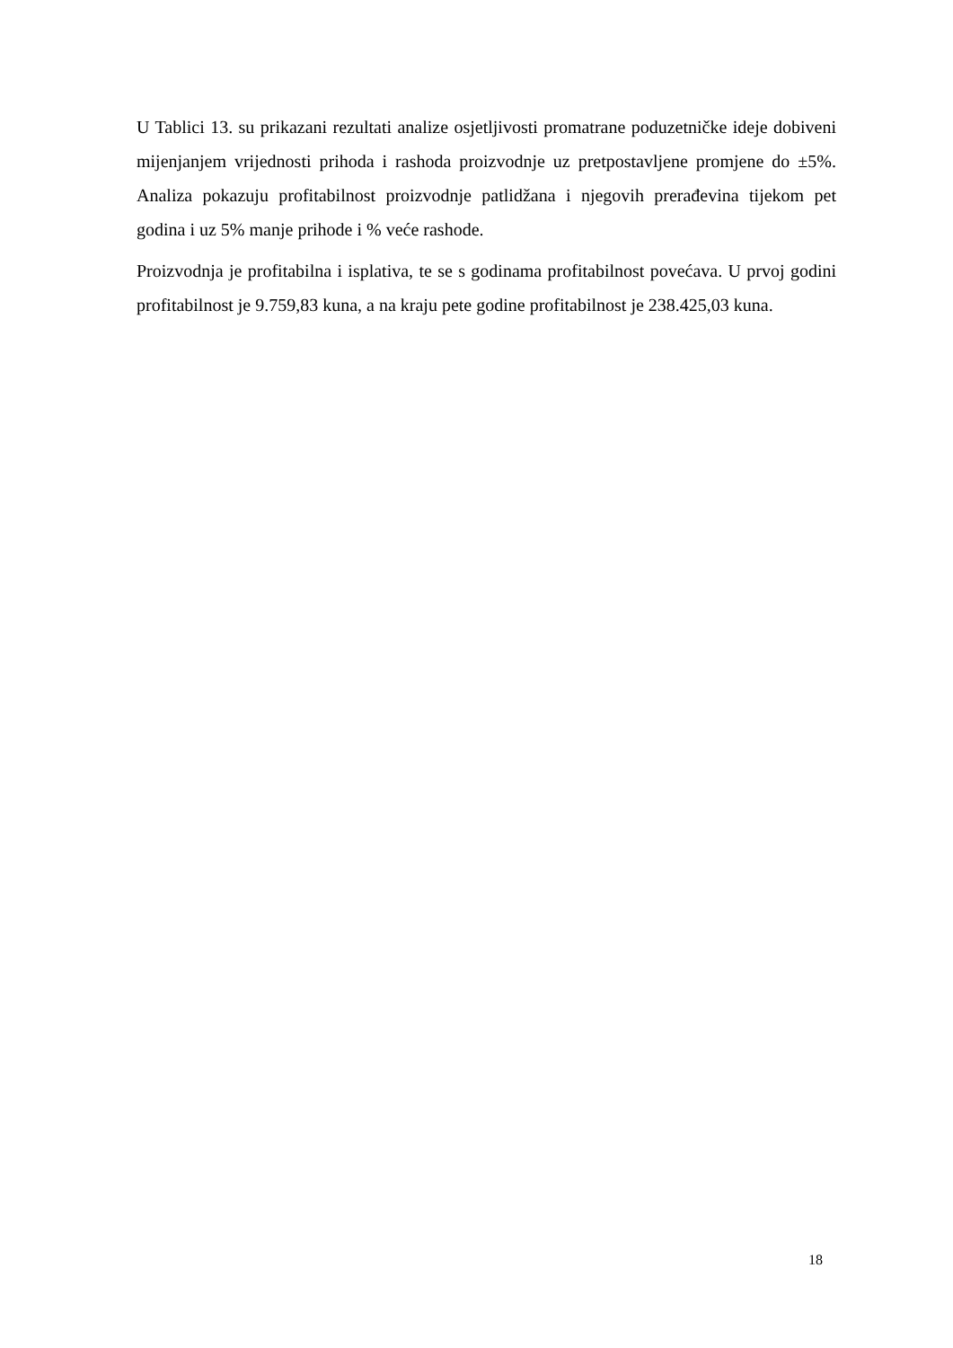U Tablici 13. su prikazani rezultati analize osjetljivosti promatrane poduzetničke ideje dobiveni mijenjanjem vrijednosti prihoda i rashoda proizvodnje uz pretpostavljene promjene do ±5%. Analiza pokazuju profitabilnost proizvodnje patlidžana i njegovih prerađevina tijekom pet godina i uz 5% manje prihode i % veće rashode.
Proizvodnja je profitabilna i isplativa, te se s godinama profitabilnost povećava. U prvoj godini profitabilnost je 9.759,83 kuna, a na kraju pete godine profitabilnost je 238.425,03 kuna.
18